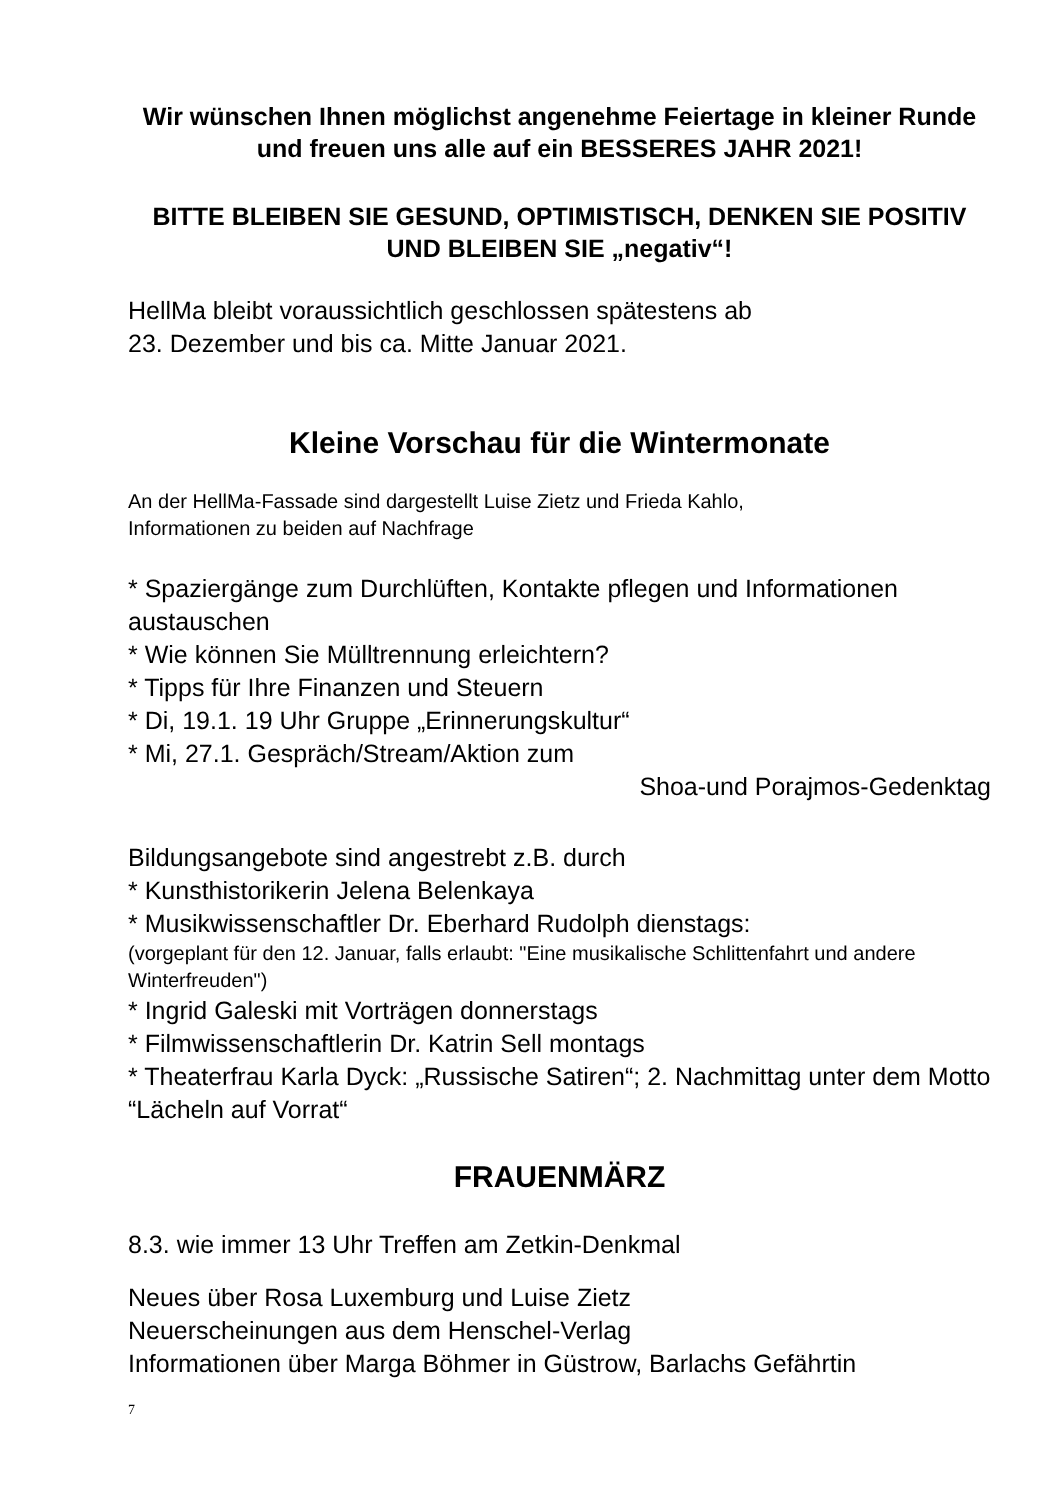Wir wünschen Ihnen möglichst angenehme Feiertage in kleiner Runde
und freuen uns alle auf ein BESSERES JAHR 2021!
BITTE BLEIBEN SIE GESUND, OPTIMISTISCH, DENKEN SIE POSITIV UND BLEIBEN SIE „negativ“!
HellMa bleibt voraussichtlich geschlossen spätestens ab
23. Dezember und bis ca. Mitte Januar 2021.
Kleine Vorschau für die Wintermonate
An der HellMa-Fassade sind dargestellt Luise Zietz und Frieda Kahlo,
Informationen zu beiden auf Nachfrage
* Spaziergänge zum Durchlüften, Kontakte pflegen und Informationen austauschen
* Wie können Sie Mülltrennung erleichtern?
* Tipps für Ihre Finanzen und Steuern
* Di, 19.1. 19 Uhr Gruppe „Erinnerungskultur“
* Mi, 27.1. Gespräch/Stream/Aktion zum
Shoa-und Porajmos-Gedenktag
Bildungsangebote sind angestrebt z.B. durch
* Kunsthistorikerin Jelena Belenkaya
* Musikwissenschaftler Dr. Eberhard Rudolph dienstags:
(vorgeplant für den 12. Januar, falls erlaubt: "Eine musikalische Schlittenfahrt und andere Winterfreuden")
* Ingrid Galeski mit Vorträgen donnerstags
* Filmwissenschaftlerin Dr. Katrin Sell montags
* Theaterfrau Karla Dyck: „Russische Satiren“; 2. Nachmittag unter dem Motto “Lächeln auf Vorrat“
FRAUENMÄRZ
8.3. wie immer 13 Uhr Treffen am Zetkin-Denkmal
Neues über Rosa Luxemburg und Luise Zietz
Neuerscheinungen aus dem Henschel-Verlag
Informationen über Marga Böhmer in Güstrow, Barlachs Gefährtin
7